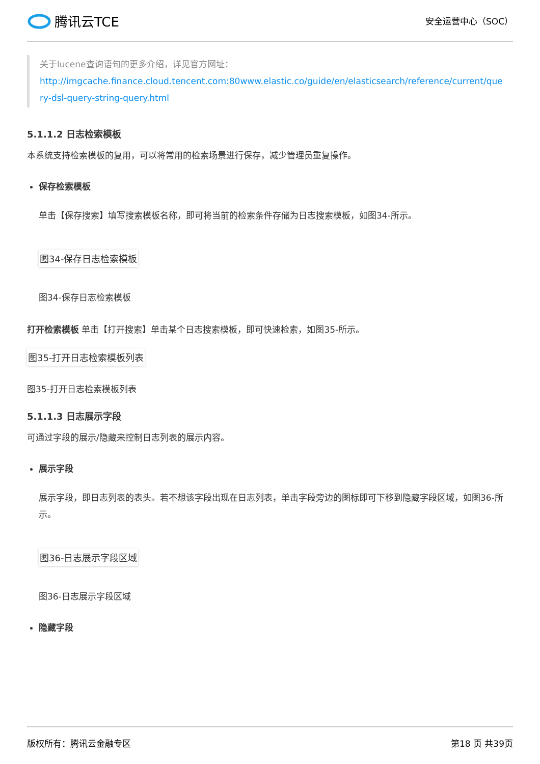腾讯云TCE
安全运营中心（SOC）
关于lucene查询语句的更多介绍，详见官方网址：
http://imgcache.finance.cloud.tencent.com:80www.elastic.co/guide/en/elasticsearch/reference/current/query-dsl-query-string-query.html
5.1.1.2 日志检索模板
本系统支持检索模板的复用，可以将常用的检索场景进行保存，减少管理员重复操作。
保存检索模板
单击【保存搜索】填写搜索模板名称，即可将当前的检索条件存储为日志搜索模板，如图34-所示。
图34-保存日志检索模板
图34-保存日志检索模板
打开检索模板 单击【打开搜索】单击某个日志搜索模板，即可快速检索，如图35-所示。
图35-打开日志检索模板列表
图35-打开日志检索模板列表
5.1.1.3 日志展示字段
可通过字段的展示/隐藏来控制日志列表的展示内容。
展示字段
展示字段，即日志列表的表头。若不想该字段出现在日志列表，单击字段旁边的图标即可下移到隐藏字段区域，如图36-所示。
图36-日志展示字段区域
图36-日志展示字段区域
隐藏字段
版权所有：腾讯云金融专区 第18 页 共39页